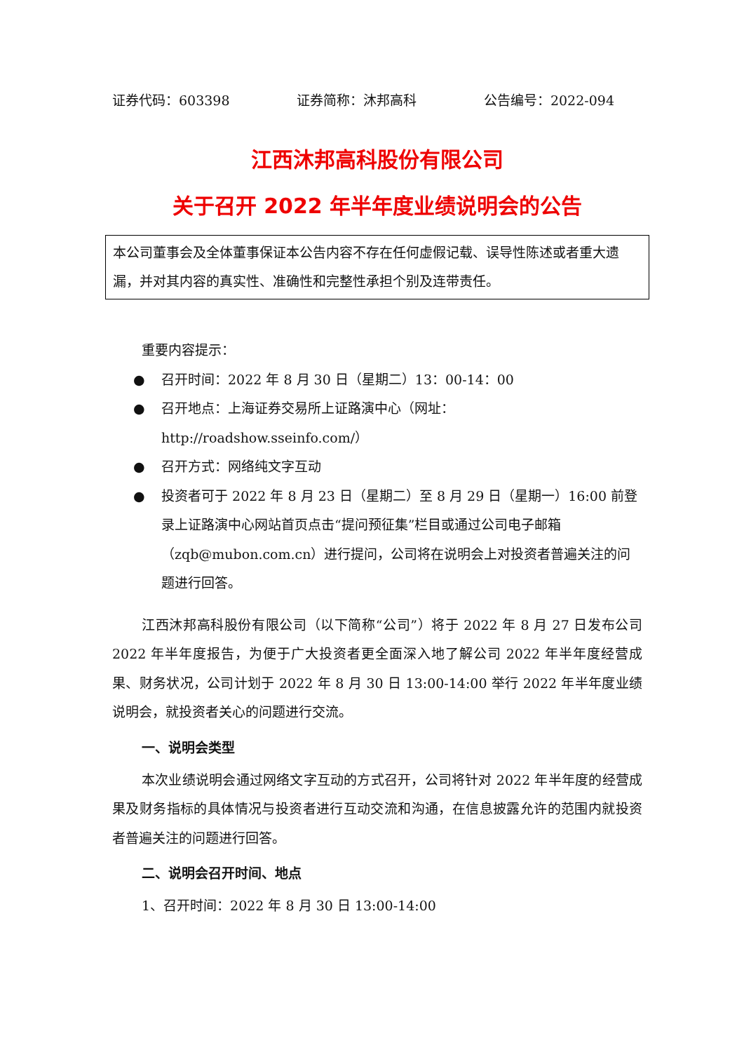证券代码：603398 证券简称：沐邦高科 公告编号：2022-094
江西沐邦高科股份有限公司
关于召开 2022 年半年度业绩说明会的公告
本公司董事会及全体董事保证本公告内容不存在任何虚假记载、误导性陈述或者重大遗漏，并对其内容的真实性、准确性和完整性承担个别及连带责任。
重要内容提示：
● 召开时间：2022 年 8 月 30 日（星期二）13：00-14：00
● 召开地点：上海证券交易所上证路演中心（网址：http://roadshow.sseinfo.com/）
● 召开方式：网络纯文字互动
● 投资者可于 2022 年 8 月 23 日（星期二）至 8 月 29 日（星期一）16:00 前登录上证路演中心网站首页点击“提问预征集”栏目或通过公司电子邮箱（zqb@mubon.com.cn）进行提问，公司将在说明会上对投资者普遍关注的问题进行回答。
江西沐邦高科股份有限公司（以下简称“公司”）将于 2022 年 8 月 27 日发布公司 2022 年半年度报告，为便于广大投资者更全面深入地了解公司 2022 年半年度经营成果、财务状况，公司计划于 2022 年 8 月 30 日 13:00-14:00 举行 2022 年半年度业绩说明会，就投资者关心的问题进行交流。
一、说明会类型
本次业绩说明会通过网络文字互动的方式召开，公司将针对 2022 年半年度的经营成果及财务指标的具体情况与投资者进行互动交流和沟通，在信息披露允许的范围内就投资者普遍关注的问题进行回答。
二、说明会召开时间、地点
1、召开时间：2022 年 8 月 30 日 13:00-14:00